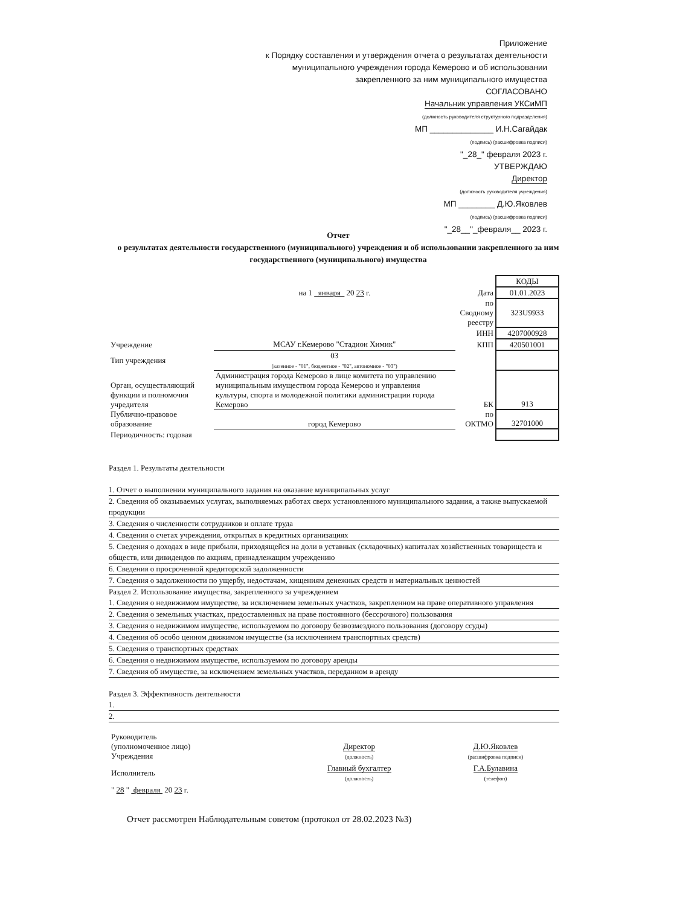Приложение
к Порядку составления и утверждения отчета о результатах деятельности муниципального учреждения города Кемерово и об использовании закрепленного за ним муниципального имущества
СОГЛАСОВАНО
Начальник управления УКСиМП
(должность руководителя структурного подразделения)
МП ______________ И.Н.Сагайдак
(подпись) (расшифровка подписи)
"_28_" февраля 2023 г.
УТВЕРЖДАЮ
Директор
(должность руководителя учреждения)
МП ________ Д.Ю.Яковлев
(подпись) (расшифровка подписи)
"_28__"_февраля__ 2023 г.
Отчет
о результатах деятельности государственного (муниципального) учреждения и об использовании закрепленного за ним государственного (муниципального) имущества
| | | | КОДЫ |
| | на 1 января 20 23 г. | Дата | 01.01.2023 |
| | | по Сводному реестру | 323U9933 |
| | | ИНН | 4207000928 |
| Учреждение | МСАУ г.Кемерово "Стадион Химик" | КПП | 420501001 |
| Тип учреждения | 03 (казенное - "01", бюджетное - "02", автономное - "03") | | |
| Орган, осуществляющий функции и полномочия учредителя | Администрация города Кемерово в лице комитета по управлению муниципальным имуществом города Кемерово и управления культуры, спорта и молодежной политики администрации города Кемерово | БК | 913 |
| Публично-правовое образование | город Кемерово | по ОКТМО | 32701000 |
| Периодичность: годовая | | | |
Раздел 1. Результаты деятельности
1. Отчет о выполнении муниципального задания на оказание муниципальных услуг
2. Сведения об оказываемых услугах, выполняемых работах сверх установленного муниципального задания, а также выпускаемой продукции
3. Сведения о численности сотрудников и оплате труда
4. Сведения о счетах учреждения, открытых в кредитных организациях
5. Сведения о доходах в виде прибыли, приходящейся на доли в уставных (складочных) капиталах хозяйственных товариществ и обществ, или дивидендов по акциям, принадлежащим учреждению
6. Сведения о просроченной кредиторской задолженности
7. Сведения о задолженности по ущербу, недостачам, хищениям денежных средств и материальных ценностей
Раздел 2. Использование имущества, закрепленного за учреждением
1. Сведения о недвижимом имуществе, за исключением земельных участков, закрепленном на праве оперативного управления
2. Сведения о земельных участках, предоставленных на праве постоянного (бессрочного) пользования
3. Сведения о недвижимом имуществе, используемом по договору безвозмездного пользования (договору ссуды)
4. Сведения об особо ценном движимом имуществе (за исключением транспортных средств)
5. Сведения о транспортных средствах
6. Сведения о недвижимом имуществе, используемом по договору аренды
7. Сведения об имуществе, за исключением земельных участков, переданном в аренду
Раздел 3. Эффективность деятельности
1.
2.
| Руководитель (уполномоченное лицо) Учреждения | Директор (должность) | Д.Ю.Яковлев (расшифровка подписи) |
| Исполнитель | Главный бухгалтер (должность) | Г.А.Булавина (телефон) |
| " 28 " февраля 20 23 г. | | |
Отчет рассмотрен Наблюдательным советом (протокол от 28.02.2023 №3)